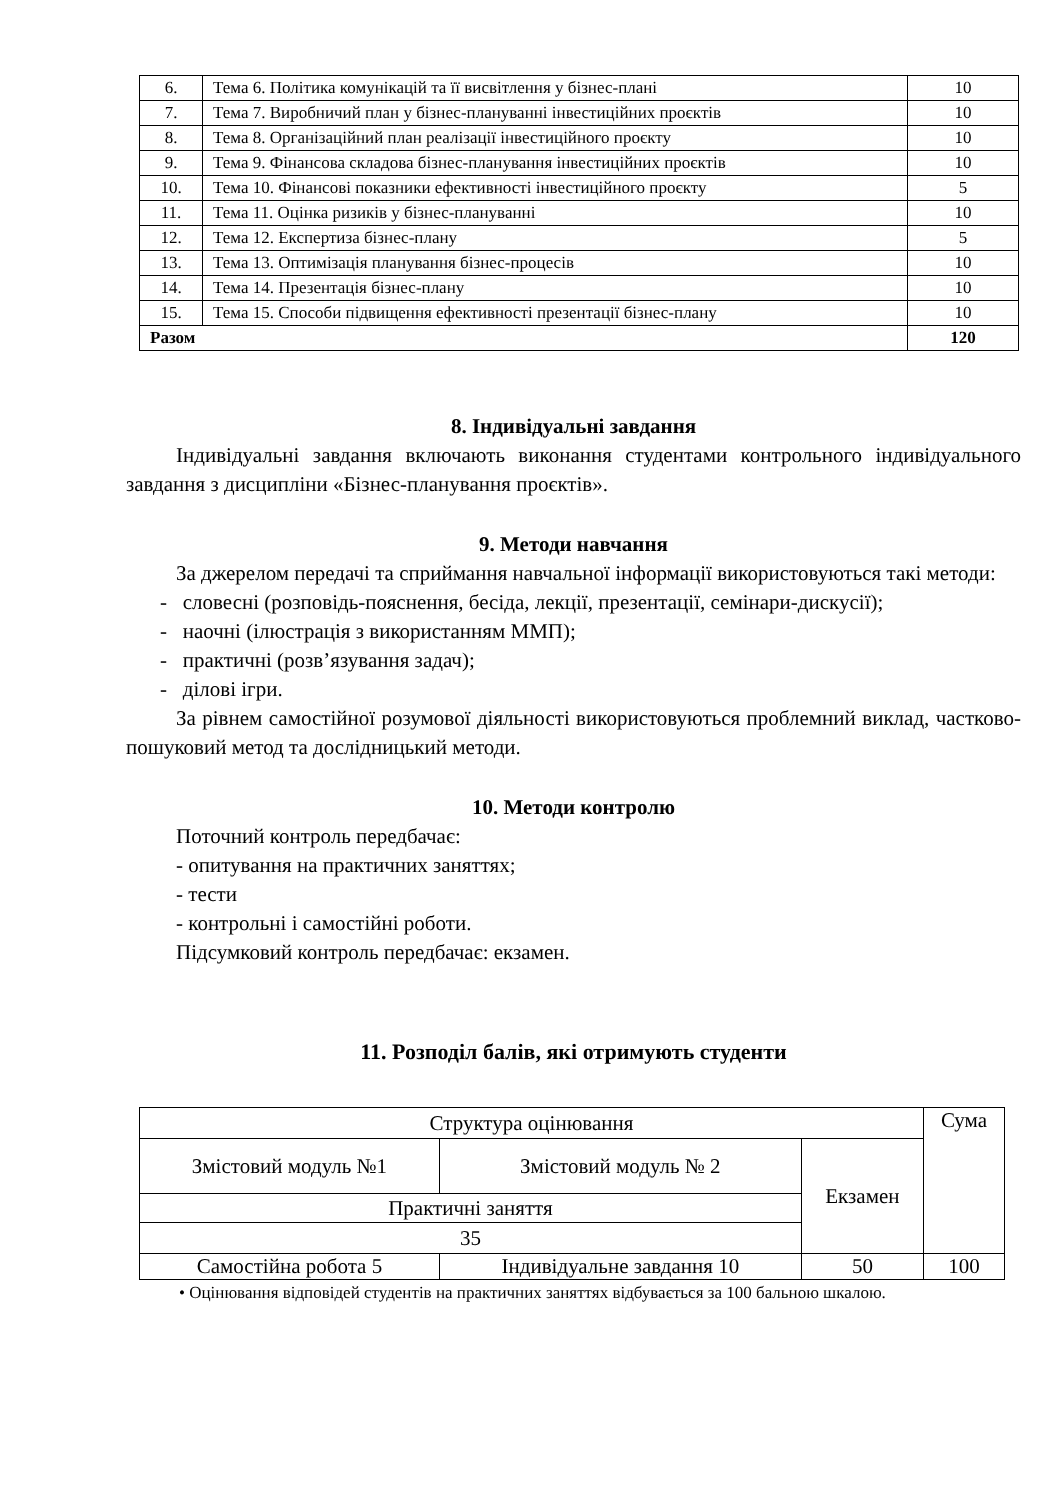| 6. | Тема 6. Політика комунікацій та її висвітлення у бізнес-плані | 10 |
| 7. | Тема 7. Виробничий план у бізнес-плануванні інвестиційних проєктів | 10 |
| 8. | Тема 8. Організаційний план реалізації інвестиційного проєкту | 10 |
| 9. | Тема 9. Фінансова складова бізнес-планування інвестиційних проєктів | 10 |
| 10. | Тема 10. Фінансові показники ефективності інвестиційного проєкту | 5 |
| 11. | Тема 11. Оцінка ризиків у бізнес-плануванні | 10 |
| 12. | Тема 12. Експертиза бізнес-плану | 5 |
| 13. | Тема 13. Оптимізація планування бізнес-процесів | 10 |
| 14. | Тема 14. Презентація бізнес-плану | 10 |
| 15. | Тема 15. Способи підвищення ефективності презентації бізнес-плану | 10 |
| Разом | | 120 |
8. Індивідуальні завдання
Індивідуальні завдання включають виконання студентами контрольного індивідуального завдання з дисципліни «Бізнес-планування проєктів».
9. Методи навчання
За джерелом передачі та сприймання навчальної інформації використовуються такі методи:
- словесні (розповідь-пояснення, бесіда, лекції, презентації, семінари-дискусії);
- наочні (ілюстрація з використанням ММП);
- практичні (розв’язування задач);
- ділові ігри.
За рівнем самостійної розумової діяльності використовуються проблемний виклад, частково-пошуковий метод та дослідницький методи.
10. Методи контролю
Поточний контроль передбачає:
- опитування на практичних заняттях;
- тести
- контрольні і самостійні роботи.
Підсумковий контроль передбачає: екзамен.
11. Розподіл балів, які отримують студенти
| Структура оцінювання | | | Сума |
| Змістовий модуль №1 | Змістовий модуль № 2 | Екзамен | |
| Практичні заняття | | | |
| 35 | | | |
| Самостійна робота 5 | Індивідуальне завдання 10 | 50 | 100 |
• Оцінювання відповідей студентів на практичних заняттях відбувається за 100 бальною шкалою.